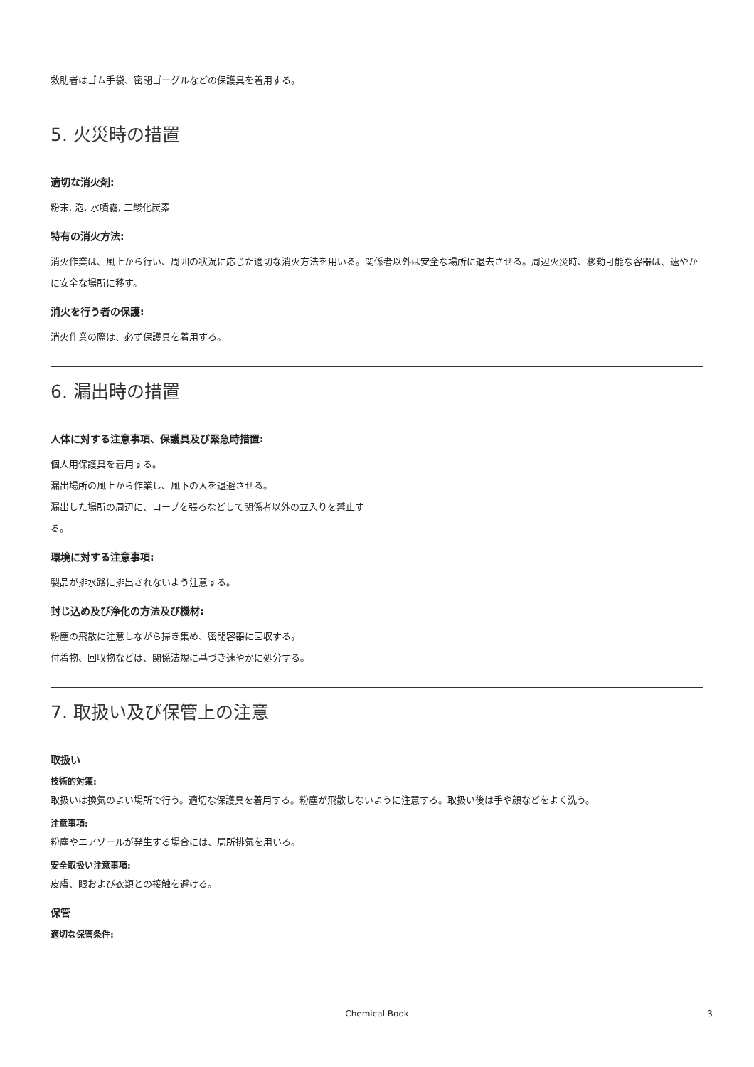救助者はゴム手袋、密閉ゴーグルなどの保護具を着用する。
5. 火災時の措置
適切な消火剤:
粉末, 泡, 水噴霧, 二酸化炭素
特有の消火方法:
消火作業は、風上から行い、周囲の状況に応じた適切な消火方法を用いる。関係者以外は安全な場所に退去させる。周辺火災時、移動可能な容器は、速やかに安全な場所に移す。
消火を行う者の保護:
消火作業の際は、必ず保護具を着用する。
6. 漏出時の措置
人体に対する注意事項、保護具及び緊急時措置:
個人用保護具を着用する。
漏出場所の風上から作業し、風下の人を退避させる。
漏出した場所の周辺に、ロープを張るなどして関係者以外の立入りを禁止す
る。
環境に対する注意事項:
製品が排水路に排出されないよう注意する。
封じ込め及び浄化の方法及び機材:
粉塵の飛散に注意しながら掃き集め、密閉容器に回収する。
付着物、回収物などは、関係法規に基づき速やかに処分する。
7. 取扱い及び保管上の注意
取扱い
技術的対策:
取扱いは換気のよい場所で行う。適切な保護具を着用する。粉塵が飛散しないように注意する。取扱い後は手や顔などをよく洗う。
注意事項:
粉塵やエアゾールが発生する場合には、局所排気を用いる。
安全取扱い注意事項:
皮膚、眼および衣類との接触を避ける。
保管
適切な保管条件:
Chemical Book 3